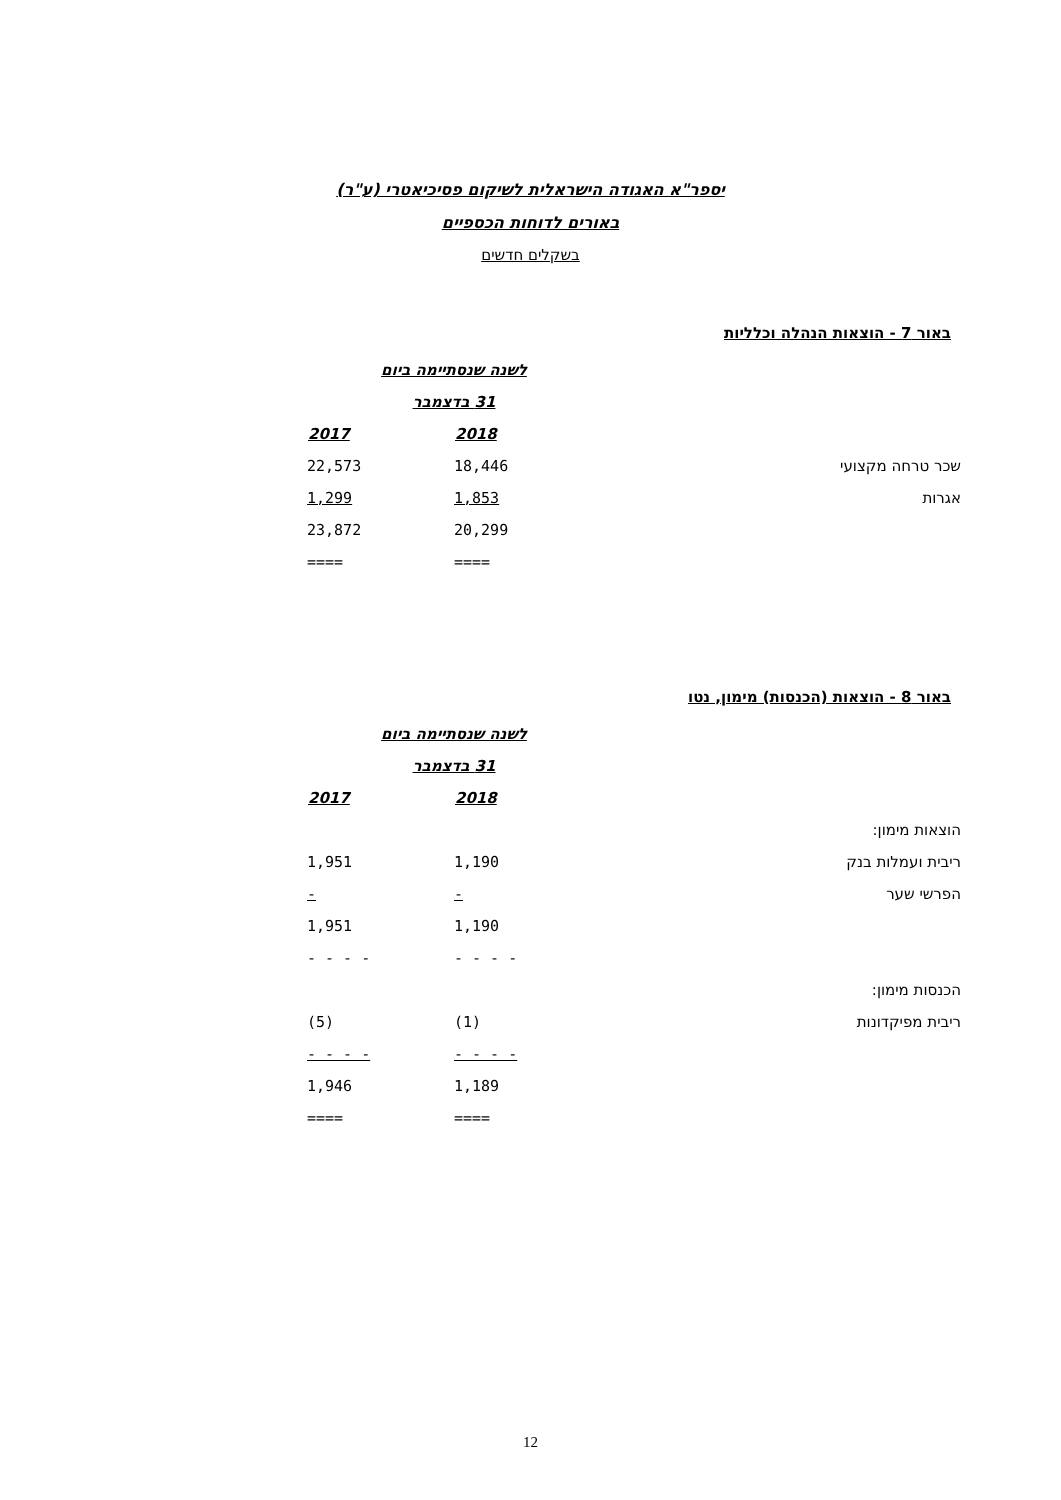יספר"א האגודה הישראלית לשיקום פסיכיאטרי (ע"ר)
באורים לדוחות הכספיים
בשקלים חדשים
באור 7 - הוצאות הנהלה וכלליות
| | לשנה שנסתיימה ביום | |
| | 31 בדצמבר | |
| | 2018 | 2017 |
| שכר טרחה מקצועי | 18,446 | 22,573 |
| אגרות | 1,853 | 1,299 |
| | 20,299 | 23,872 |
| | ==== | ==== |
באור 8 - הוצאות (הכנסות) מימון, נטו
| | לשנה שנסתיימה ביום | |
| | 31 בדצמבר | |
| | 2018 | 2017 |
| הוצאות מימון: | | |
| ריבית ועמלות בנק | 1,190 | 1,951 |
| הפרשי שער | - | - |
| | 1,190 | 1,951 |
| | - - - - | - - - - |
| הכנסות מימון: | | |
| ריבית מפיקדונות | (1) | (5) |
| | - - - - | - - - - |
| | 1,189 | 1,946 |
| | ==== | ==== |
12